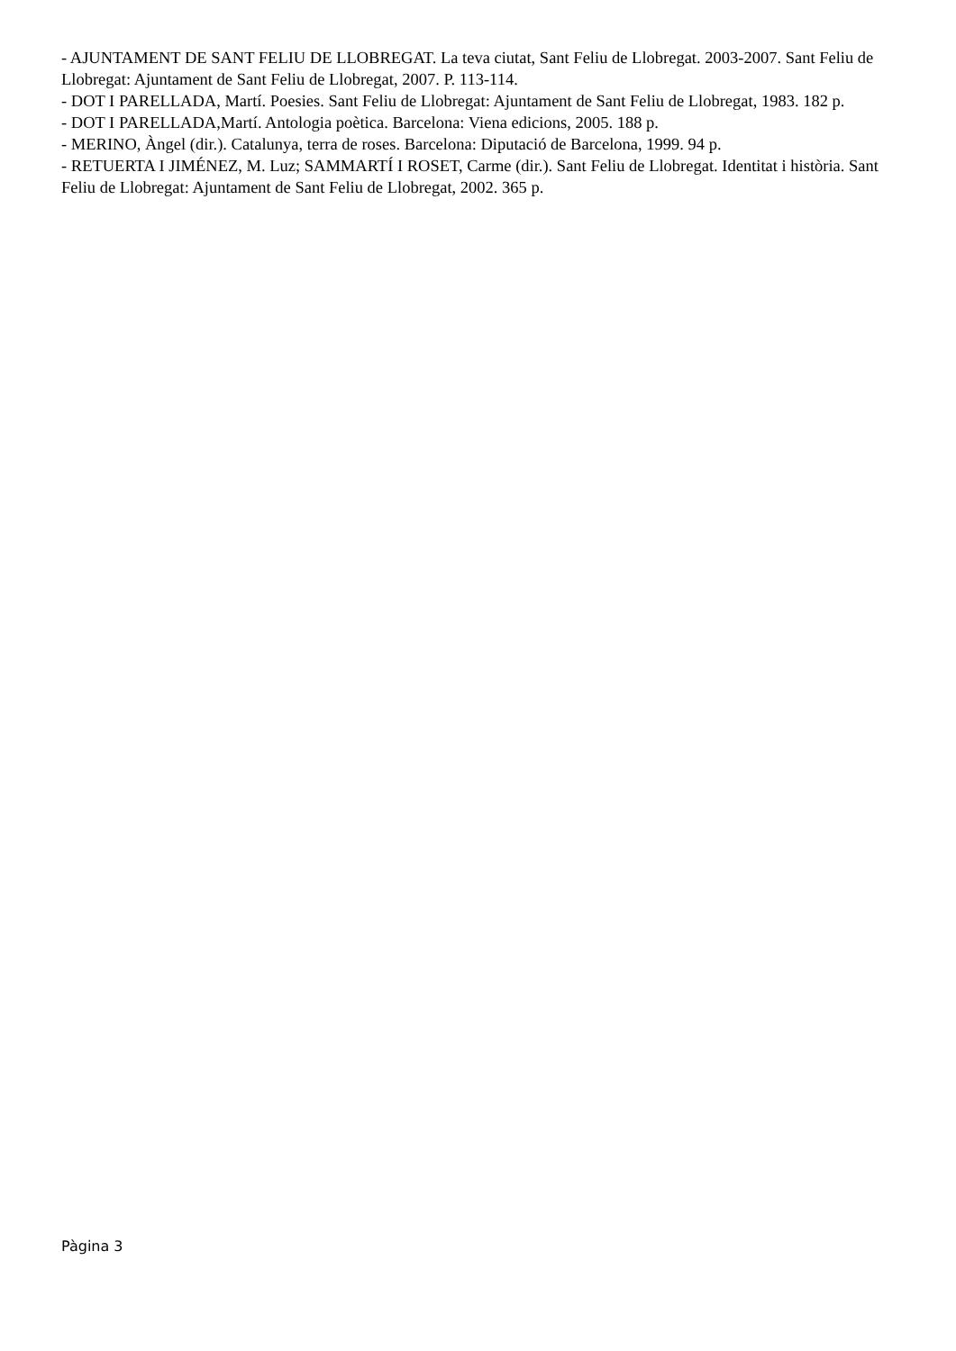- AJUNTAMENT DE SANT FELIU DE LLOBREGAT. La teva ciutat, Sant Feliu de Llobregat. 2003-2007. Sant Feliu de Llobregat: Ajuntament de Sant Feliu de Llobregat, 2007. P. 113-114.
- DOT I PARELLADA, Martí. Poesies. Sant Feliu de Llobregat: Ajuntament de Sant Feliu de Llobregat, 1983. 182 p.
- DOT I PARELLADA,Martí. Antologia poètica. Barcelona: Viena edicions, 2005. 188 p.
- MERINO, Àngel (dir.). Catalunya, terra de roses. Barcelona: Diputació de Barcelona, 1999. 94 p.
- RETUERTA I JIMÉNEZ, M. Luz; SAMMARTÍ I ROSET, Carme (dir.). Sant Feliu de Llobregat. Identitat i història. Sant Feliu de Llobregat: Ajuntament de Sant Feliu de Llobregat, 2002. 365 p.
Pàgina 3